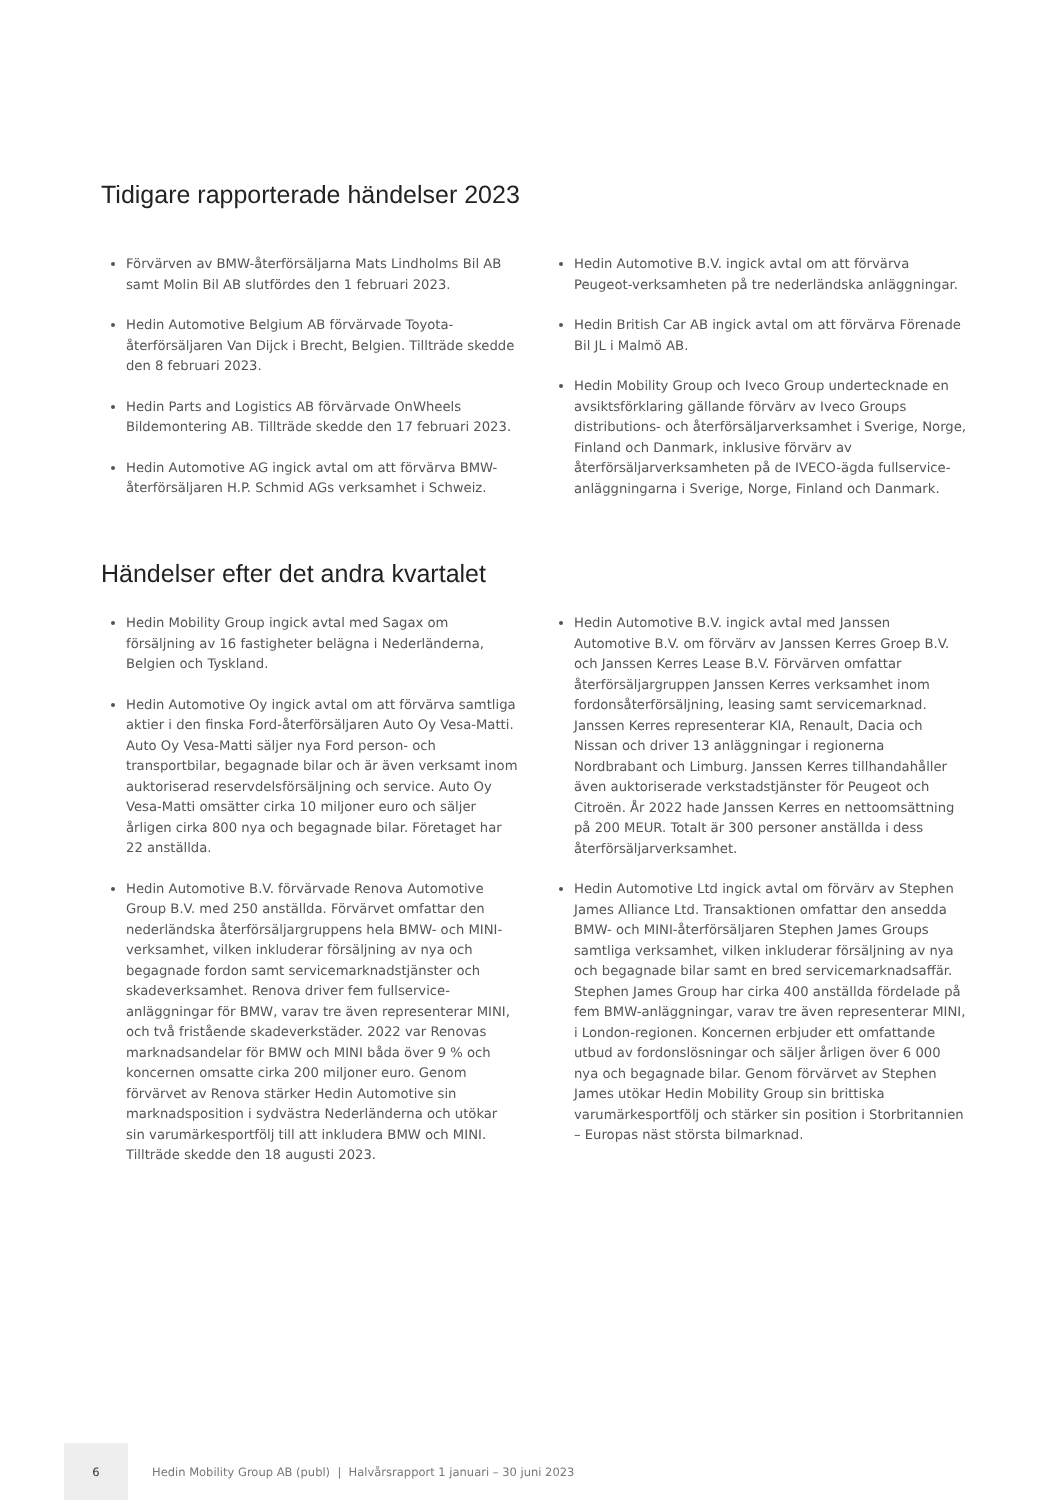Tidigare rapporterade händelser 2023
Förvärven av BMW-återförsäljarna Mats Lindholms Bil AB samt Molin Bil AB slutfördes den 1 februari 2023.
Hedin Automotive Belgium AB förvärvade Toyota-återförsäljaren Van Dijck i Brecht, Belgien. Tillträde skedde den 8 februari 2023.
Hedin Parts and Logistics AB förvärvade OnWheels Bildemontering AB. Tillträde skedde den 17 februari 2023.
Hedin Automotive AG ingick avtal om att förvärva BMW-återförsäljaren H.P. Schmid AGs verksamhet i Schweiz.
Hedin Automotive B.V. ingick avtal om att förvärva Peugeot-verksamheten på tre nederländska anläggningar.
Hedin British Car AB ingick avtal om att förvärva Förenade Bil JL i Malmö AB.
Hedin Mobility Group och Iveco Group undertecknade en avsiktsförklaring gällande förvärv av Iveco Groups distributions- och återförsäljarverksamhet i Sverige, Norge, Finland och Danmark, inklusive förvärv av återförsäljarverksamheten på de IVECO-ägda fullservice-anläggningarna i Sverige, Norge, Finland och Danmark.
Händelser efter det andra kvartalet
Hedin Mobility Group ingick avtal med Sagax om försäljning av 16 fastigheter belägna i Nederländerna, Belgien och Tyskland.
Hedin Automotive Oy ingick avtal om att förvärva samtliga aktier i den finska Ford-återförsäljaren Auto Oy Vesa-Matti. Auto Oy Vesa-Matti säljer nya Ford person- och transportbilar, begagnade bilar och är även verksamt inom auktoriserad reservdelsförsäljning och service. Auto Oy Vesa-Matti omsätter cirka 10 miljoner euro och säljer årligen cirka 800 nya och begagnade bilar. Företaget har 22 anställda.
Hedin Automotive B.V. förvärvade Renova Automotive Group B.V. med 250 anställda. Förvärvet omfattar den nederländska återförsäljargruppens hela BMW- och MINI-verksamhet, vilken inkluderar försäljning av nya och begagnade fordon samt servicemarknadstjänster och skadeverksamhet. Renova driver fem fullservice-anläggningar för BMW, varav tre även representerar MINI, och två fristående skadeverkstäder. 2022 var Renovas marknadsandelar för BMW och MINI båda över 9 % och koncernen omsatte cirka 200 miljoner euro. Genom förvärvet av Renova stärker Hedin Automotive sin marknadsposition i sydvästra Nederländerna och utökar sin varumärkesportfölj till att inkludera BMW och MINI. Tillträde skedde den 18 augusti 2023.
Hedin Automotive B.V. ingick avtal med Janssen Automotive B.V. om förvärv av Janssen Kerres Groep B.V. och Janssen Kerres Lease B.V. Förvärven omfattar återförsäljargruppen Janssen Kerres verksamhet inom fordonsåterförsäljning, leasing samt servicemarknad. Janssen Kerres representerar KIA, Renault, Dacia och Nissan och driver 13 anläggningar i regionerna Nordbrabant och Limburg. Janssen Kerres tillhandahåller även auktoriserade verkstadstjänster för Peugeot och Citroën. År 2022 hade Janssen Kerres en nettoomsättning på 200 MEUR. Totalt är 300 personer anställda i dess återförsäljarverksamhet.
Hedin Automotive Ltd ingick avtal om förvärv av Stephen James Alliance Ltd. Transaktionen omfattar den ansedda BMW- och MINI-återförsäljaren Stephen James Groups samtliga verksamhet, vilken inkluderar försäljning av nya och begagnade bilar samt en bred servicemarknadsaffär. Stephen James Group har cirka 400 anställda fördelade på fem BMW-anläggningar, varav tre även representerar MINI, i London-regionen. Koncernen erbjuder ett omfattande utbud av fordonslösningar och säljer årligen över 6 000 nya och begagnade bilar. Genom förvärvet av Stephen James utökar Hedin Mobility Group sin brittiska varumärkesportfölj och stärker sin position i Storbritannien – Europas näst största bilmarknad.
6
Hedin Mobility Group AB (publ) | Halvårsrapport 1 januari – 30 juni 2023